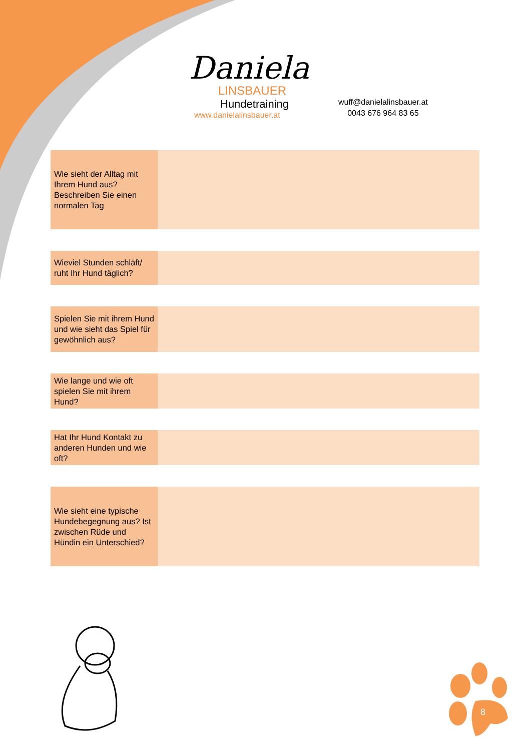Daniela
LINSBAUER
Hundetraining
www.danielalinsbauer.at
wuff@danielalinsbauer.at
0043 676 964 83 65
| Wie sieht der Alltag mit Ihrem Hund aus? Beschreiben Sie einen normalen Tag | |
| Wieviel Stunden schläft/ ruht Ihr Hund täglich? | |
| Spielen Sie mit ihrem Hund und wie sieht das Spiel für gewöhnlich aus? | |
| Wie lange und wie oft spielen Sie mit ihrem Hund? | |
| Hat Ihr Hund Kontakt zu anderen Hunden und wie oft? | |
| Wie sieht eine typische Hundebegegnung aus? Ist zwischen Rüde und Hündin ein Unterschied? | |
8